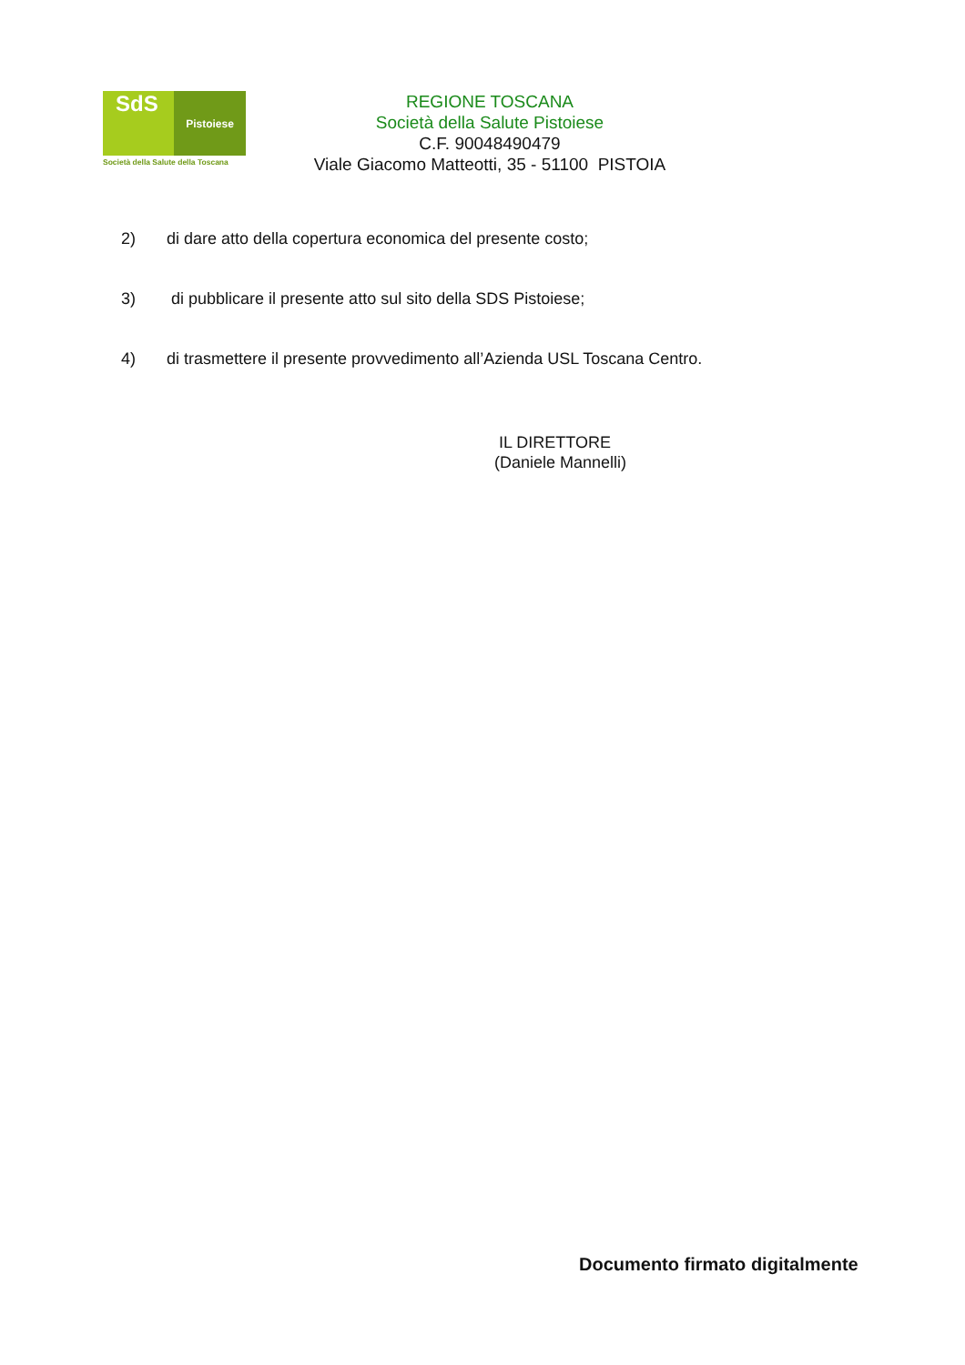SdS
Pistoiese
Società della Salute della Toscana
REGIONE TOSCANA
Società della Salute Pistoiese
C.F. 90048490479
Viale Giacomo Matteotti, 35 - 51100 PISTOIA
2) di dare atto della copertura economica del presente costo;
3) di pubblicare il presente atto sul sito della SDS Pistoiese;
4) di trasmettere il presente provvedimento all’Azienda USL Toscana Centro.
IL DIRETTORE
(Daniele Mannelli)
Documento firmato digitalmente